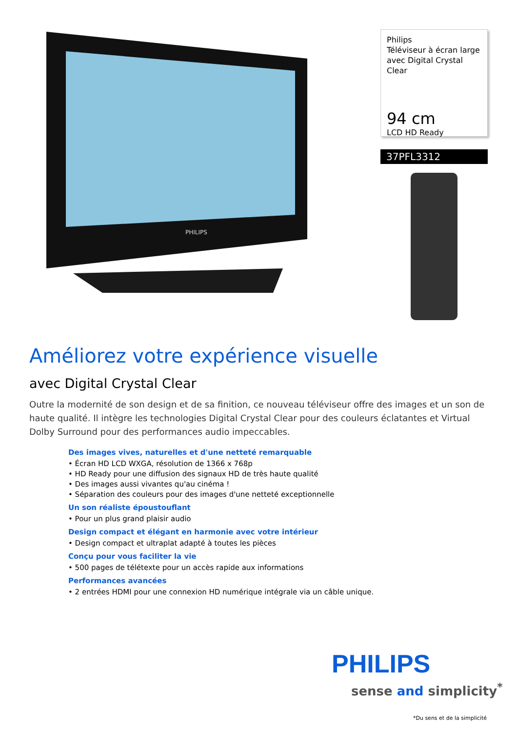PHILIPS
Philips
Téléviseur à écran large avec Digital Crystal Clear
94 cm
LCD HD Ready
37PFL3312
Améliorez votre expérience visuelle
avec Digital Crystal Clear
Outre la modernité de son design et de sa finition, ce nouveau téléviseur offre des images et un son de haute qualité. Il intègre les technologies Digital Crystal Clear pour des couleurs éclatantes et Virtual Dolby Surround pour des performances audio impeccables.
Des images vives, naturelles et d'une netteté remarquable
• Écran HD LCD WXGA, résolution de 1366 x 768p
• HD Ready pour une diffusion des signaux HD de très haute qualité
• Des images aussi vivantes qu'au cinéma !
• Séparation des couleurs pour des images d'une netteté exceptionnelle
Un son réaliste époustouflant
• Pour un plus grand plaisir audio
Design compact et élégant en harmonie avec votre intérieur
• Design compact et ultraplat adapté à toutes les pièces
Conçu pour vous faciliter la vie
• 500 pages de télétexte pour un accès rapide aux informations
Performances avancées
• 2 entrées HDMI pour une connexion HD numérique intégrale via un câble unique.
PHILIPS
sense and simplicity<sup>*</sup>
*Du sens et de la simplicité